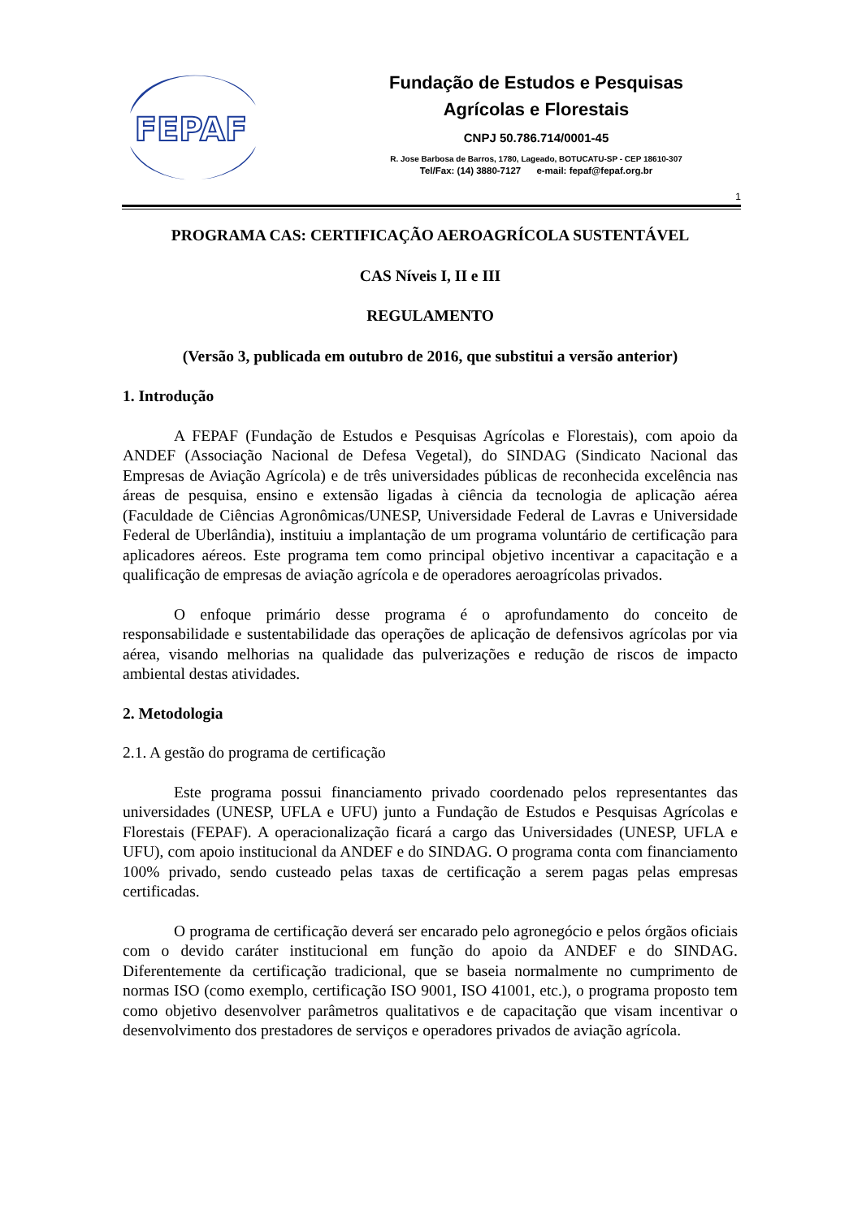FEPAF
Fundação de Estudos e Pesquisas
Agrícolas e Florestais
CNPJ 50.786.714/0001-45
R. Jose Barbosa de Barros, 1780, Lageado, BOTUCATU-SP - CEP 18610-307
Tel/Fax: (14) 3880-7127 e-mail: fepaf@fepaf.org.br
1
PROGRAMA CAS: CERTIFICAÇÃO AEROAGRÍCOLA SUSTENTÁVEL
CAS Níveis I, II e III
REGULAMENTO
(Versão 3, publicada em outubro de 2016, que substitui a versão anterior)
1. Introdução
A FEPAF (Fundação de Estudos e Pesquisas Agrícolas e Florestais), com apoio da ANDEF (Associação Nacional de Defesa Vegetal), do SINDAG (Sindicato Nacional das Empresas de Aviação Agrícola) e de três universidades públicas de reconhecida excelência nas áreas de pesquisa, ensino e extensão ligadas à ciência da tecnologia de aplicação aérea (Faculdade de Ciências Agronômicas/UNESP, Universidade Federal de Lavras e Universidade Federal de Uberlândia), instituiu a implantação de um programa voluntário de certificação para aplicadores aéreos. Este programa tem como principal objetivo incentivar a capacitação e a qualificação de empresas de aviação agrícola e de operadores aeroagrícolas privados.
O enfoque primário desse programa é o aprofundamento do conceito de responsabilidade e sustentabilidade das operações de aplicação de defensivos agrícolas por via aérea, visando melhorias na qualidade das pulverizações e redução de riscos de impacto ambiental destas atividades.
2. Metodologia
2.1. A gestão do programa de certificação
Este programa possui financiamento privado coordenado pelos representantes das universidades (UNESP, UFLA e UFU) junto a Fundação de Estudos e Pesquisas Agrícolas e Florestais (FEPAF). A operacionalização ficará a cargo das Universidades (UNESP, UFLA e UFU), com apoio institucional da ANDEF e do SINDAG. O programa conta com financiamento 100% privado, sendo custeado pelas taxas de certificação a serem pagas pelas empresas certificadas.
O programa de certificação deverá ser encarado pelo agronegócio e pelos órgãos oficiais com o devido caráter institucional em função do apoio da ANDEF e do SINDAG. Diferentemente da certificação tradicional, que se baseia normalmente no cumprimento de normas ISO (como exemplo, certificação ISO 9001, ISO 41001, etc.), o programa proposto tem como objetivo desenvolver parâmetros qualitativos e de capacitação que visam incentivar o desenvolvimento dos prestadores de serviços e operadores privados de aviação agrícola.